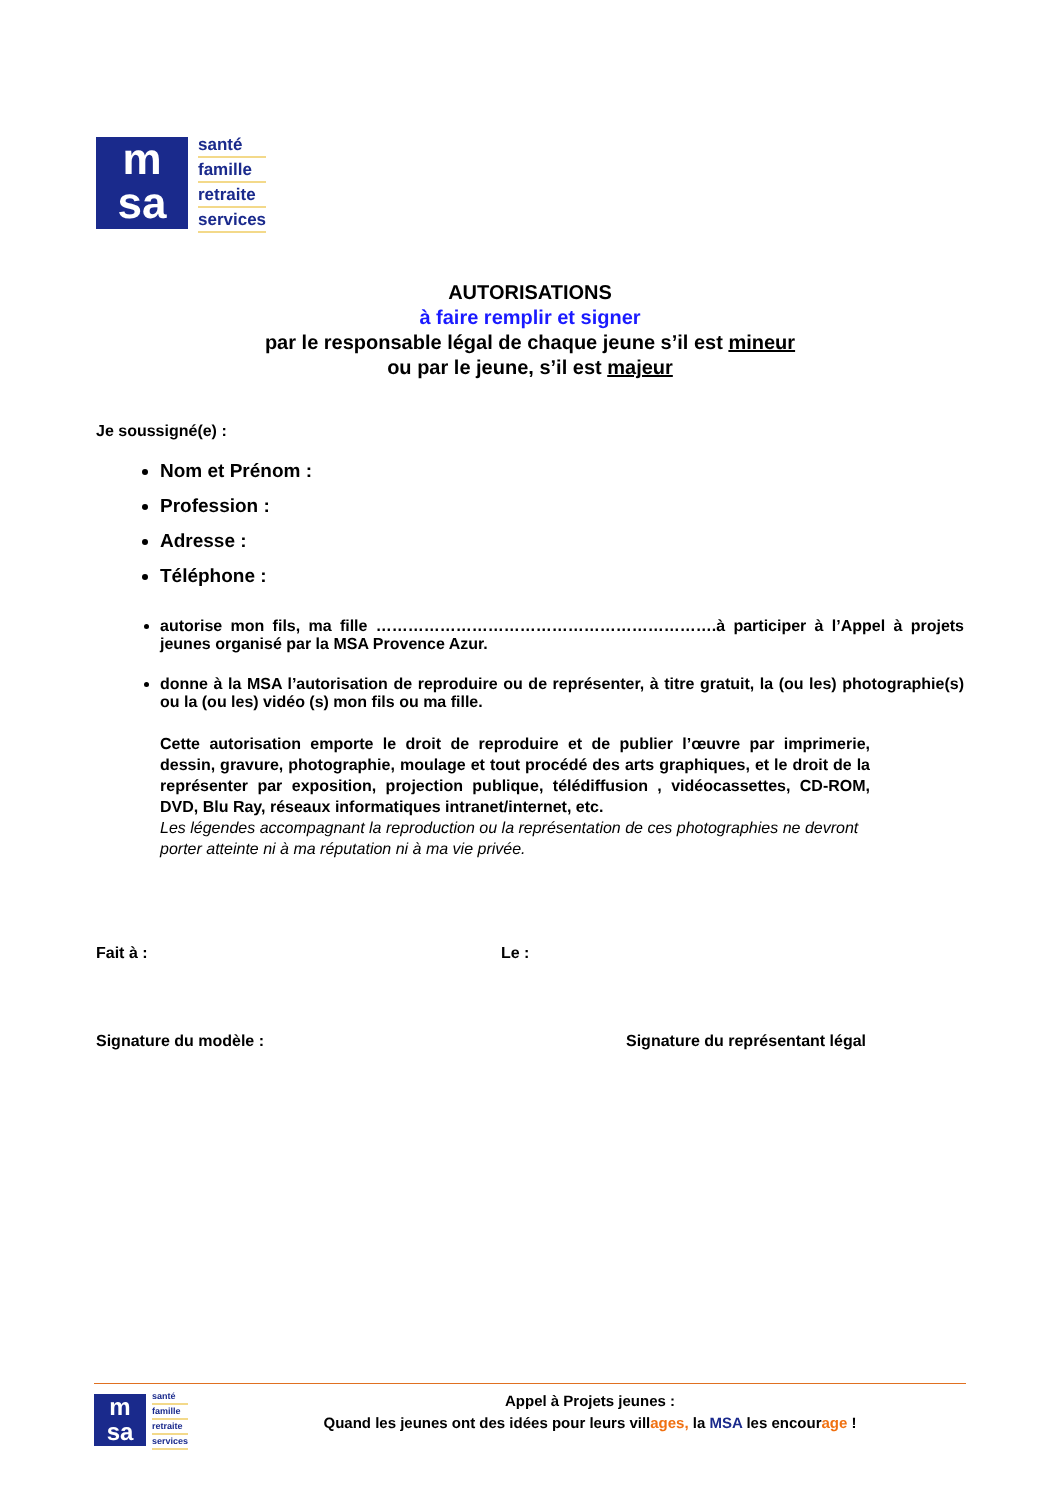m
sa
santé
famille
retraite
services
AUTORISATIONS
à faire remplir et signer
par le responsable légal de chaque jeune s’il est mineur
ou par le jeune, s’il est majeur
Je soussigné(e) :
Nom et Prénom :
Profession :
Adresse :
Téléphone :
autorise mon fils, ma fille ……………………………………………………….à participer à l’Appel à projets jeunes organisé par la MSA Provence Azur.
donne à la MSA l’autorisation de reproduire ou de représenter, à titre gratuit, la (ou les) photographie(s) ou la (ou les) vidéo (s) mon fils ou ma fille.
Cette autorisation emporte le droit de reproduire et de publier l’œuvre par imprimerie, dessin, gravure, photographie, moulage et tout procédé des arts graphiques, et le droit de la représenter par exposition, projection publique, télédiffusion , vidéocassettes, CD-ROM, DVD, Blu Ray, réseaux informatiques intranet/internet, etc.
Les légendes accompagnant la reproduction ou la représentation de ces photographies ne devront porter atteinte ni à ma réputation ni à ma vie privée.
Fait à : Le :
Signature du modèle : Signature du représentant légal
m
sa
santé
famille
retraite
services
Appel à Projets jeunes :
Quand les jeunes ont des idées pour leurs villages, la MSA les encourage !